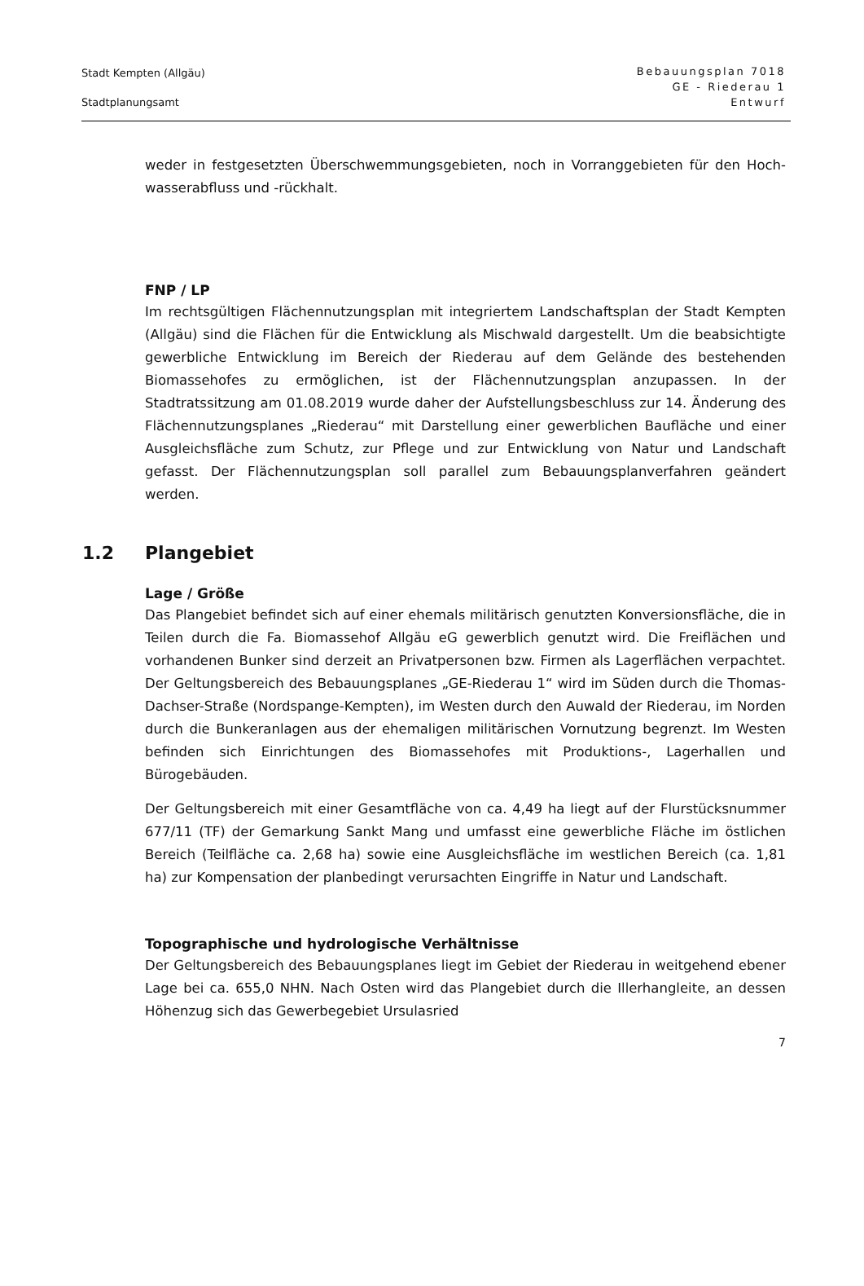Stadt Kempten (Allgäu)
Stadtplanungsamt
Bebauungsplan 7018
GE - Riederau 1
Entwurf
weder in festgesetzten Überschwemmungsgebieten, noch in Vorranggebieten für den Hoch-wasserabfluss und -rückhalt.
FNP / LP
Im rechtsgültigen Flächennutzungsplan mit integriertem Landschaftsplan der Stadt Kempten (Allgäu) sind die Flächen für die Entwicklung als Mischwald dargestellt. Um die beabsichtigte gewerbliche Entwicklung im Bereich der Riederau auf dem Gelände des bestehenden Biomassehofes zu ermöglichen, ist der Flächennutzungsplan anzupassen. In der Stadtratssitzung am 01.08.2019 wurde daher der Aufstellungsbeschluss zur 14. Änderung des Flächennutzungsplanes „Riederau“ mit Darstellung einer gewerblichen Baufläche und einer Ausgleichsfläche zum Schutz, zur Pflege und zur Entwicklung von Natur und Landschaft gefasst. Der Flächennutzungsplan soll parallel zum Bebauungsplanverfahren geändert werden.
1.2 Plangebiet
Lage / Größe
Das Plangebiet befindet sich auf einer ehemals militärisch genutzten Konversionsfläche, die in Teilen durch die Fa. Biomassehof Allgäu eG gewerblich genutzt wird. Die Freiflächen und vorhandenen Bunker sind derzeit an Privatpersonen bzw. Firmen als Lagerflächen verpachtet. Der Geltungsbereich des Bebauungsplanes „GE-Riederau 1“ wird im Süden durch die Thomas-Dachser-Straße (Nordspange-Kempten), im Westen durch den Auwald der Riederau, im Norden durch die Bunkeranlagen aus der ehemaligen militärischen Vornutzung begrenzt. Im Westen befinden sich Einrichtungen des Biomassehofes mit Produktions-, Lagerhallen und Bürogebäuden.
Der Geltungsbereich mit einer Gesamtfläche von ca. 4,49 ha liegt auf der Flurstücksnummer 677/11 (TF) der Gemarkung Sankt Mang und umfasst eine gewerbliche Fläche im östlichen Bereich (Teilfläche ca. 2,68 ha) sowie eine Ausgleichsfläche im westlichen Bereich (ca. 1,81 ha) zur Kompensation der planbedingt verursachten Eingriffe in Natur und Landschaft.
Topographische und hydrologische Verhältnisse
Der Geltungsbereich des Bebauungsplanes liegt im Gebiet der Riederau in weitgehend ebener Lage bei ca. 655,0 NHN. Nach Osten wird das Plangebiet durch die Illerhangleite, an dessen Höhenzug sich das Gewerbegebiet Ursulasried
7